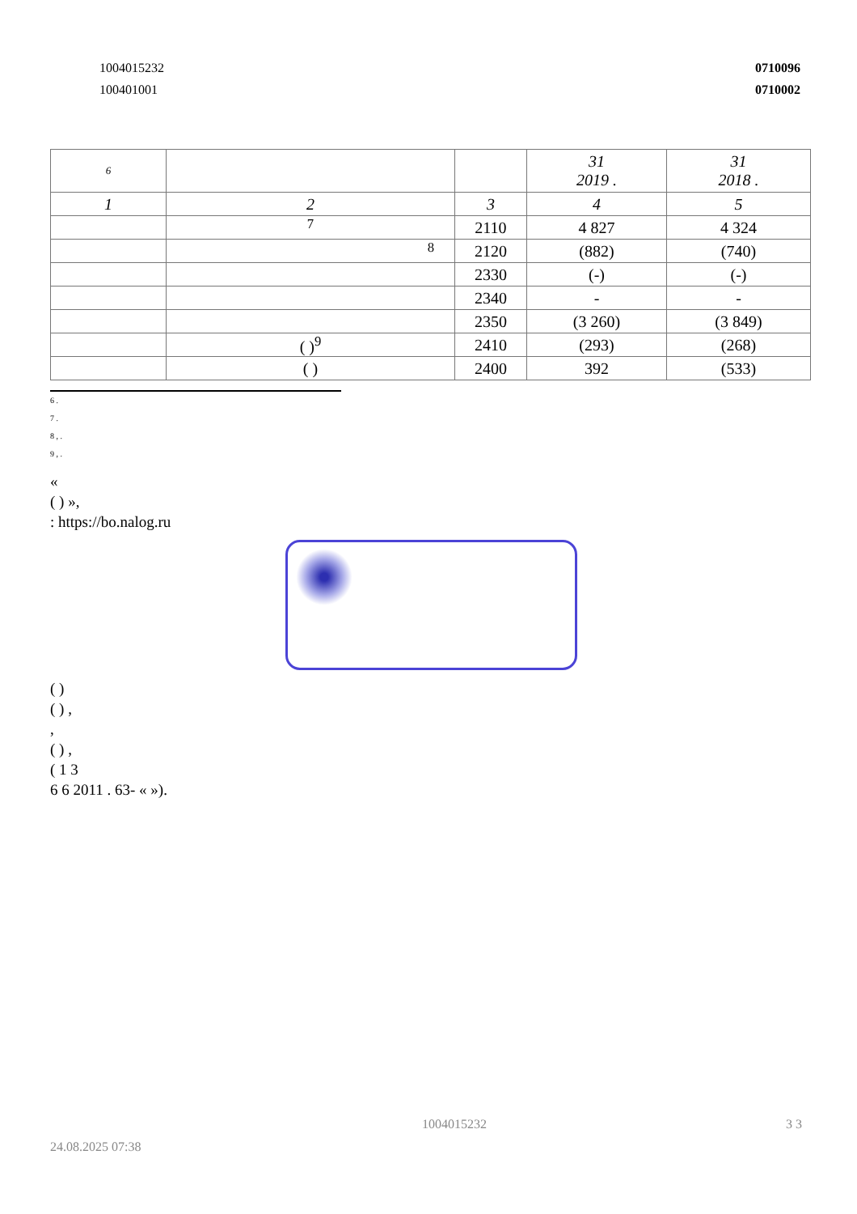1004015232
100401001
0710096
0710002
| 6 | | | 31 2019 . | 31 2018 . |
| --- | --- | --- | --- | --- |
| 1 | 2 | 3 | 4 | 5 |
| | <sup>7</sup> | 2110 | 4 827 | 4 324 |
| | <sup>8</sup> | 2120 | (882) | (740) |
| | | 2330 | (-) | (-) |
| | | 2340 | - | - |
| | | 2350 | (3 260) | (3 849) |
| | ( )<sup>9</sup> | 2410 | (293) | (268) |
| | ( ) | 2400 | 392 | (533) |
6 .
7 .
8 , .
9 , .
«
( ) »,
: https://bo.nalog.ru
( )
( ) ,
,
( ) ,
( 1 3
6 6 2011 . 63- « »).
1004015232 3 3
24.08.2025 07:38